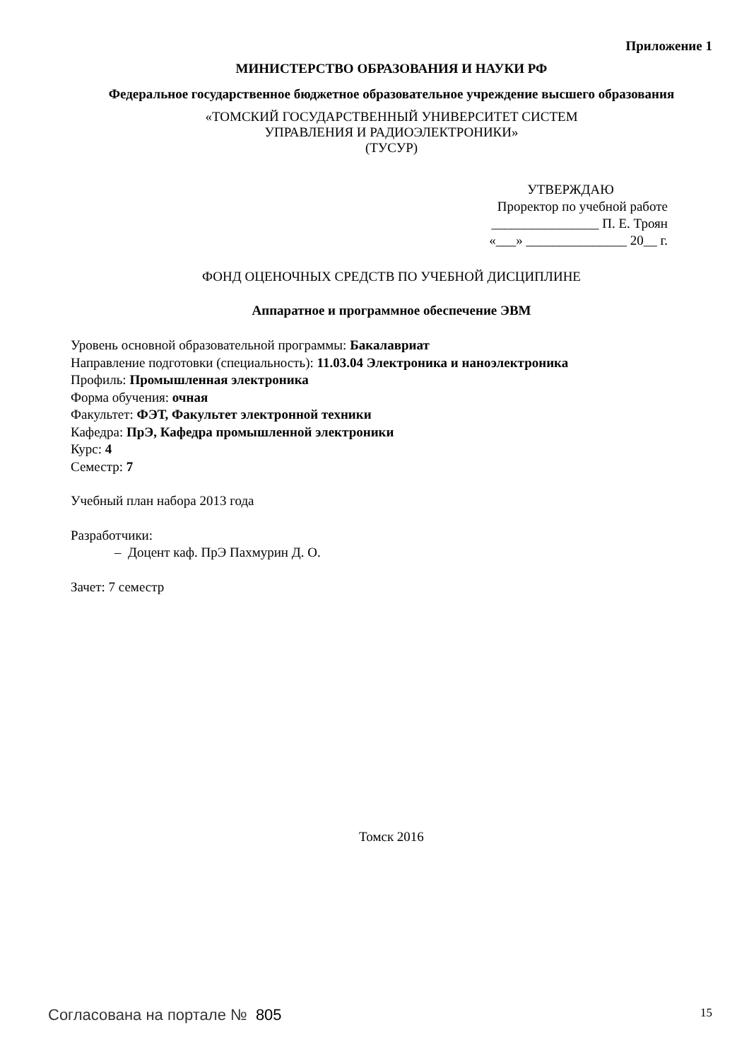Приложение 1
МИНИСТЕРСТВО ОБРАЗОВАНИЯ И НАУКИ РФ
Федеральное государственное бюджетное образовательное учреждение высшего образования
«ТОМСКИЙ ГОСУДАРСТВЕННЫЙ УНИВЕРСИТЕТ СИСТЕМ
УПРАВЛЕНИЯ И РАДИОЭЛЕКТРОНИКИ»
(ТУСУР)
УТВЕРЖДАЮ
Проректор по учебной работе
________________ П. Е. Троян
«___» _______________ 20__ г.
ФОНД ОЦЕНОЧНЫХ СРЕДСТВ ПО УЧЕБНОЙ ДИСЦИПЛИНЕ
Аппаратное и программное обеспечение ЭВМ
Уровень основной образовательной программы: Бакалавриат
Направление подготовки (специальность): 11.03.04 Электроника и наноэлектроника
Профиль: Промышленная электроника
Форма обучения: очная
Факультет: ФЭТ, Факультет электронной техники
Кафедра: ПрЭ, Кафедра промышленной электроники
Курс: 4
Семестр: 7
Учебный план набора 2013 года
Разработчики:
– Доцент каф. ПрЭ Пахмурин Д. О.
Зачет: 7 семестр
Томск 2016
Согласована на портале № 805
15